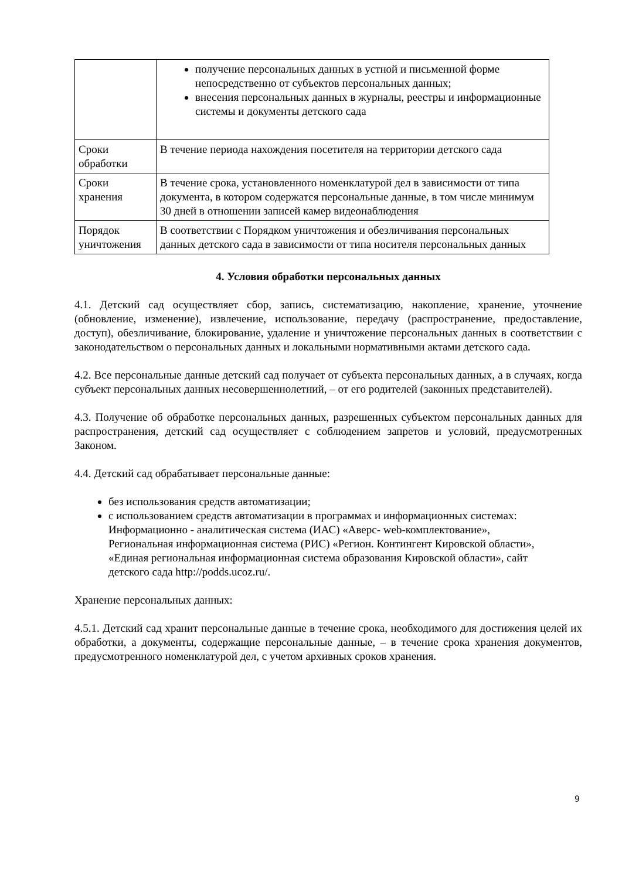| | получение персональных данных в устной и письменной форме непосредственно от субъектов персональных данных; внесения персональных данных в журналы, реестры и информационные системы и документы детского сада |
| Сроки обработки | В течение периода нахождения посетителя на территории детского сада |
| Сроки хранения | В течение срока, установленного номенклатурой дел в зависимости от типа документа, в котором содержатся персональные данные, в том числе минимум 30 дней в отношении записей камер видеонаблюдения |
| Порядок уничтожения | В соответствии с Порядком уничтожения и обезличивания персональных данных детского сада в зависимости от типа носителя персональных данных |
4. Условия обработки персональных данных
4.1. Детский сад осуществляет сбор, запись, систематизацию, накопление, хранение, уточнение (обновление, изменение), извлечение, использование, передачу (распространение, предоставление, доступ), обезличивание, блокирование, удаление и уничтожение персональных данных в соответствии с законодательством о персональных данных и локальными нормативными актами детского сада.
4.2. Все персональные данные детский сад получает от субъекта персональных данных, а в случаях, когда субъект персональных данных несовершеннолетний, – от его родителей (законных представителей).
4.3. Получение об обработке персональных данных, разрешенных субъектом персональных данных для распространения, детский сад осуществляет с соблюдением запретов и условий, предусмотренных Законом.
4.4. Детский сад обрабатывает персональные данные:
без использования средств автоматизации;
с использованием средств автоматизации в программах и информационных системах: Информационно - аналитическая система (ИАС) «Аверс- web-комплектование», Региональная информационная система (РИС) «Регион. Контингент Кировской области», «Единая региональная информационная система образования Кировской области», сайт детского сада http://podds.ucoz.ru/.
Хранение персональных данных:
4.5.1. Детский сад хранит персональные данные в течение срока, необходимого для достижения целей их обработки, а документы, содержащие персональные данные, – в течение срока хранения документов, предусмотренного номенклатурой дел, с учетом архивных сроков хранения.
9